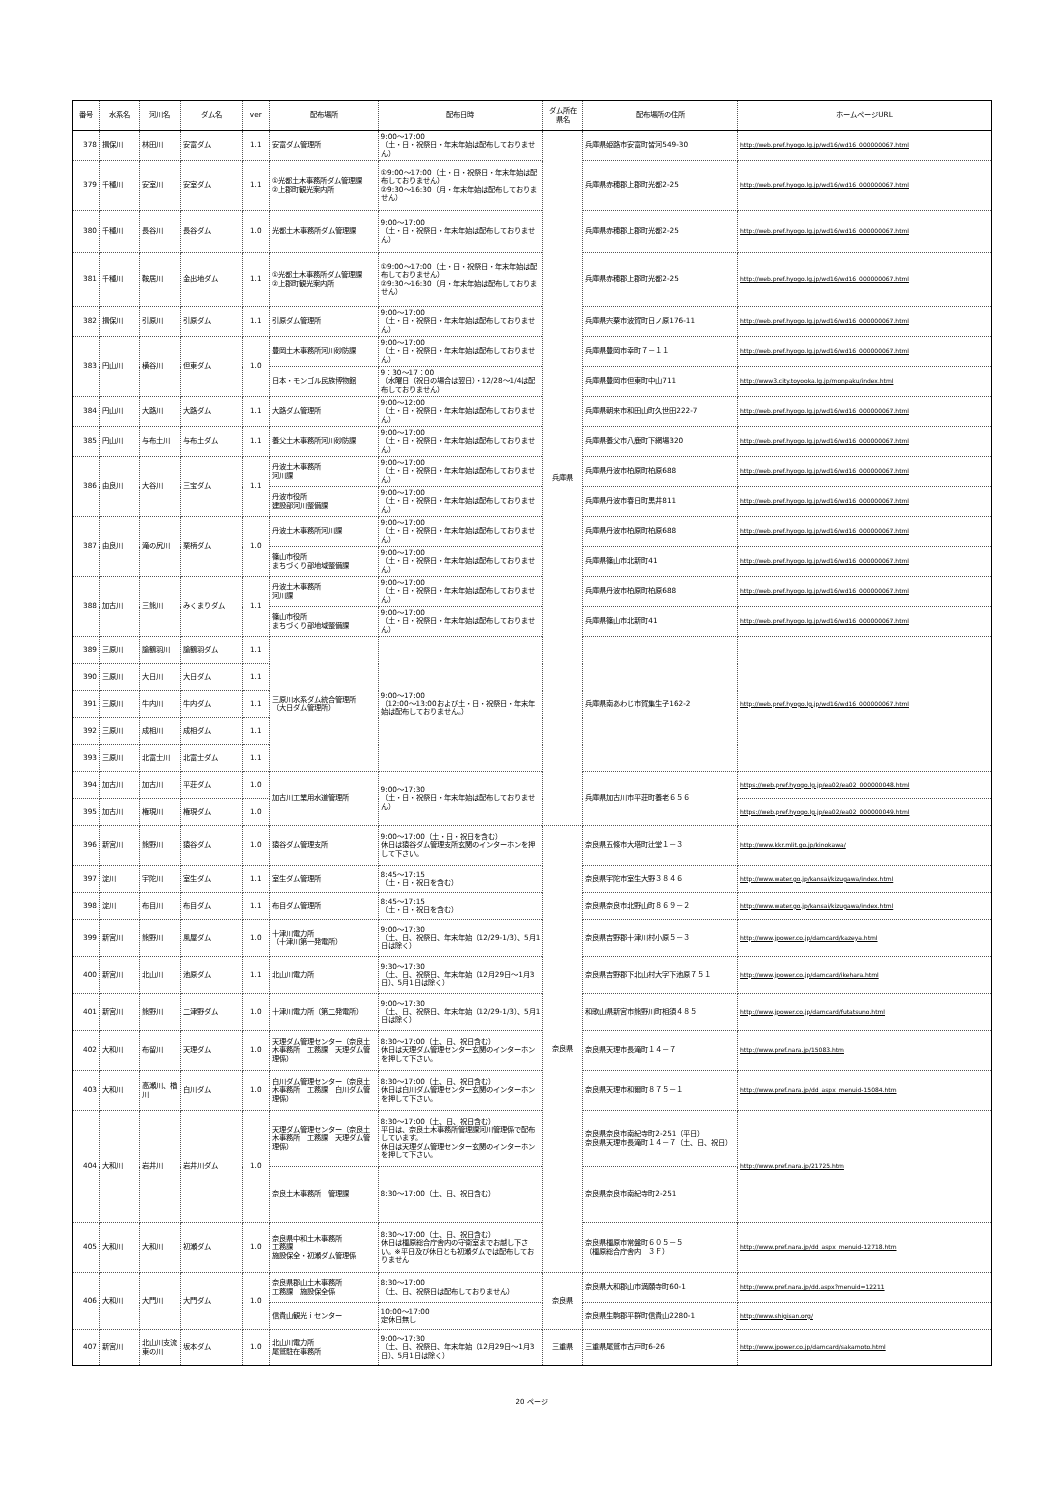| 番号 | 水系名 | 河川名 | ダム名 | ver | 配布場所 | 配布日時 | ダム所在 県名 | 配布場所の住所 | ホームページURL |
| --- | --- | --- | --- | --- | --- | --- | --- | --- | --- |
| 378 | 揖保川 | 林田川 | 安富ダム | 1.1 | 安富ダム管理所 | 9:00～17:00 （土・日・祝祭日・年末年始は配布しておりません） | 兵庫県 | 兵庫県姫路市安富町皆河549-30 | http://web.pref.hyogo.lg.jp/wd16/wd16_000000067.html |
| 379 | 千種川 | 安室川 | 安室ダム | 1.1 | ①光都土木事務所ダム管理課 ②上郡町観光案内所 | ①9:00～17:00（土・日・祝祭日・年末年始は配布しておりません） ②9:30～16:30（月・年末年始は配布しておりません） | | 兵庫県赤穂郡上郡町光都2-25 | http://web.pref.hyogo.lg.jp/wd16/wd16_000000067.html |
| 380 | 千種川 | 長谷川 | 長谷ダム | 1.0 | 光都土木事務所ダム管理課 | 9:00～17:00 （土・日・祝祭日・年末年始は配布しておりません） | | 兵庫県赤穂郡上郡町光都2-25 | http://web.pref.hyogo.lg.jp/wd16/wd16_000000067.html |
| 381 | 千種川 | 鞍居川 | 金出地ダム | 1.1 | ①光都土木事務所ダム管理課 ②上郡町観光案内所 | ①9:00～17:00（土・日・祝祭日・年末年始は配布しておりません） ②9:30～16:30（月・年末年始は配布しておりません） | | 兵庫県赤穂郡上郡町光都2-25 | http://web.pref.hyogo.lg.jp/wd16/wd16_000000067.html |
| 382 | 揖保川 | 引原川 | 引原ダム | 1.1 | 引原ダム管理所 | 9:00～17:00 （土・日・祝祭日・年末年始は配布しておりません） | | 兵庫県宍粟市波賀町日ノ原176-11 | http://web.pref.hyogo.lg.jp/wd16/wd16_000000067.html |
| 383 | 円山川 | 横谷川 | 但東ダム | 1.0 | 豊岡土木事務所河川砂防課 | 9:00～17:00 （土・日・祝祭日・年末年始は配布しておりません） | | 兵庫県豊岡市幸町７－１１ | http://web.pref.hyogo.lg.jp/wd16/wd16_000000067.html |
| | | | | | 日本・モンゴル民族博物館 | 9：30～17：00 （水曜日（祝日の場合は翌日）・12/28～1/4は配布しておりません） | | 兵庫県豊岡市但東町中山711 | http://www3.city.toyooka.lg.jp/monpaku/index.html |
| 384 | 円山川 | 大路川 | 大路ダム | 1.1 | 大路ダム管理所 | 9:00～12:00 （土・日・祝祭日・年末年始は配布しておりません） | | 兵庫県朝来市和田山町久世田222-7 | http://web.pref.hyogo.lg.jp/wd16/wd16_000000067.html |
| 385 | 円山川 | 与布土川 | 与布土ダム | 1.1 | 養父土木事務所河川砂防課 | 9:00～17:00 （土・日・祝祭日・年末年始は配布しておりません） | | 兵庫県養父市八鹿町下網場320 | http://web.pref.hyogo.lg.jp/wd16/wd16_000000067.html |
| 386 | 由良川 | 大谷川 | 三宝ダム | 1.1 | 丹波土木事務所 河川課 | 9:00～17:00 （土・日・祝祭日・年末年始は配布しておりません） | | 兵庫県丹波市柏原町柏原688 | http://web.pref.hyogo.lg.jp/wd16/wd16_000000067.html |
| | | | | | 丹波市役所 建設部河川整備課 | 9:00～17:00 （土・日・祝祭日・年末年始は配布しておりません） | | 兵庫県丹波市春日町黒井811 | http://web.pref.hyogo.lg.jp/wd16/wd16_000000067.html |
| 387 | 由良川 | 滝の尻川 | 栗柄ダム | 1.0 | 丹波土木事務所河川課 | 9:00～17:00 （土・日・祝祭日・年末年始は配布しておりません） | | 兵庫県丹波市柏原町柏原688 | http://web.pref.hyogo.lg.jp/wd16/wd16_000000067.html |
| | | | | | 篠山市役所 まちづくり部地域整備課 | 9:00～17:00 （土・日・祝祭日・年末年始は配布しておりません） | | 兵庫県篠山市北新町41 | http://web.pref.hyogo.lg.jp/wd16/wd16_000000067.html |
| 388 | 加古川 | 三熊川 | みくまりダム | 1.1 | 丹波土木事務所 河川課 | 9:00～17:00 （土・日・祝祭日・年末年始は配布しておりません） | | 兵庫県丹波市柏原町柏原688 | http://web.pref.hyogo.lg.jp/wd16/wd16_000000067.html |
| | | | | | 篠山市役所 まちづくり部地域整備課 | 9:00～17:00 （土・日・祝祭日・年末年始は配布しておりません） | | 兵庫県篠山市北新町41 | http://web.pref.hyogo.lg.jp/wd16/wd16_000000067.html |
| 389 | 三原川 | 諭鶴羽川 | 諭鶴羽ダム | 1.1 | 三原川水系ダム統合管理所 （大日ダム管理所） | 9:00～17:00 （12:00～13:00および土・日・祝祭日・年末年始は配布しておりません。） | | 兵庫県南あわじ市賀集生子162-2 | http://web.pref.hyogo.lg.jp/wd16/wd16_000000067.html |
| 390 | 三原川 | 大日川 | 大日ダム | 1.1 | | | | | |
| 391 | 三原川 | 牛内川 | 牛内ダム | 1.1 | | | | | |
| 392 | 三原川 | 成相川 | 成相ダム | 1.1 | | | | | |
| 393 | 三原川 | 北富士川 | 北富士ダム | 1.1 | | | | | |
| 394 | 加古川 | 加古川 | 平荘ダム | 1.0 | 加古川工業用水道管理所 | 9:00～17:30 （土・日・祝祭日・年末年始は配布しておりません） | | 兵庫県加古川市平荘町養老６５６ | https://web.pref.hyogo.lg.jp/ea02/ea02_000000048.html |
| 395 | 加古川 | 権現川 | 権現ダム | 1.0 | | | | | https://web.pref.hyogo.lg.jp/ea02/ea02_000000049.html |
| 396 | 新宮川 | 熊野川 | 猿谷ダム | 1.0 | 猿谷ダム管理支所 | 9:00～17:00（土・日・祝日を含む） 休日は猿谷ダム管理支所玄関のインターホンを押して下さい。 | 奈良県 | 奈良県五條市大塔町辻堂１－３ | http://www.kkr.mlit.go.jp/kinokawa/ |
| 397 | 淀川 | 宇陀川 | 室生ダム | 1.1 | 室生ダム管理所 | 8:45～17:15 （土・日・祝日を含む） | | 奈良県宇陀市室生大野３８４６ | http://www.water.go.jp/kansai/kizugawa/index.html |
| 398 | 淀川 | 布目川 | 布目ダム | 1.1 | 布目ダム管理所 | 8:45～17:15 （土・日・祝日を含む） | | 奈良県奈良市北野山町８６９－２ | http://www.water.go.jp/kansai/kizugawa/index.html |
| 399 | 新宮川 | 熊野川 | 風屋ダム | 1.0 | 十津川電力所 （十津川第一発電所） | 9:00～17:30 （土、日、祝祭日、年末年始（12/29-1/3）、5月1日は除く） | | 奈良県吉野郡十津川村小原５－３ | http://www.jpower.co.jp/damcard/kazeya.html |
| 400 | 新宮川 | 北山川 | 池原ダム | 1.1 | 北山川電力所 | 9:30～17:30 （土、日、祝祭日、年末年始（12月29日～1月3日）、5月1日は除く） | | 奈良県吉野郡下北山村大字下池原７５１ | http://www.jpower.co.jp/damcard/ikehara.html |
| 401 | 新宮川 | 熊野川 | 二津野ダム | 1.0 | 十津川電力所（第二発電所） | 9:00～17:30 （土、日、祝祭日、年末年始（12/29-1/3）、5月1日は除く） | | 和歌山県新宮市熊野川町相須４８５ | http://www.jpower.co.jp/damcard/futatsuno.html |
| 402 | 大和川 | 布留川 | 天理ダム | 1.0 | 天理ダム管理センター（奈良土木事務所 工務課 天理ダム管理係） | 8:30～17:00（土、日、祝日含む） 休日は天理ダム管理センター玄関のインターホンを押して下さい。 | | 奈良県天理市長滝町１４－７ | http://www.pref.nara.jp/15083.htm |
| 403 | 大和川 | 高瀬川、楢川 | 白川ダム | 1.0 | 白川ダム管理センター（奈良土木事務所 工務課 白川ダム管理係） | 8:30～17:00（土、日、祝日含む） 休日は白川ダム管理センター玄関のインターホンを押して下さい。 | | 奈良県天理市和爾町８７５－１ | http://www.pref.nara.jp/dd_aspx_menuid-15084.htm |
| 404 | 大和川 | 岩井川 | 岩井川ダム | 1.0 | 天理ダム管理センター（奈良土木事務所 工務課 天理ダム管理係） | 8:30～17:00（土、日、祝日含む） 平日は、奈良土木事務所管理課河川管理係で配布しています。 休日は天理ダム管理センター玄関のインターホンを押して下さい。 | | 奈良県奈良市南紀寺町2-251（平日） 奈良県天理市長滝町１４－７（土、日、祝日） | http://www.pref.nara.jp/21725.htm |
| | | | | | 奈良土木事務所 管理課 | 8:30～17:00（土、日、祝日含む） | | 奈良県奈良市南紀寺町2-251 | |
| 405 | 大和川 | 大和川 | 初瀬ダム | 1.0 | 奈良県中和土木事務所 工務課 施設保全・初瀬ダム管理係 | 8:30～17:00（土、日、祝日含む） 休日は橿原総合庁舎内の守衛室までお越し下さい。※平日及び休日とも初瀬ダムでは配布しておりません | | 奈良県橿原市常盤町６０５－５ （橿原総合庁舎内 ３Ｆ） | http://www.pref.nara.jp/dd_aspx_menuid-12718.htm |
| 406 | 大和川 | 大門川 | 大門ダム | 1.0 | 奈良県郡山土木事務所 工務課 施設保全係 | 8:30～17:00 （土、日、祝祭日は配布しておりません） | 奈良県 | 奈良県大和郡山市満願寺町60-1 | http://www.pref.nara.jp/dd.aspx?menuid=12211 |
| | | | | | 信貴山観光ｉセンター | 10:00～17:00 定休日無し | | 奈良県生駒郡平群町信貴山2280-1 | http://www.shigisan.org/ |
| 407 | 新宮川 | 北山川支流東の川 | 坂本ダム | 1.0 | 北山川電力所 尾鷲駐在事務所 | 9:00～17:30 （土、日、祝祭日、年末年始（12月29日～1月3日）、5月1日は除く） | 三重県 | 三重県尾鷲市古戸町6-26 | http://www.jpower.co.jp/damcard/sakamoto.html |
20 ページ